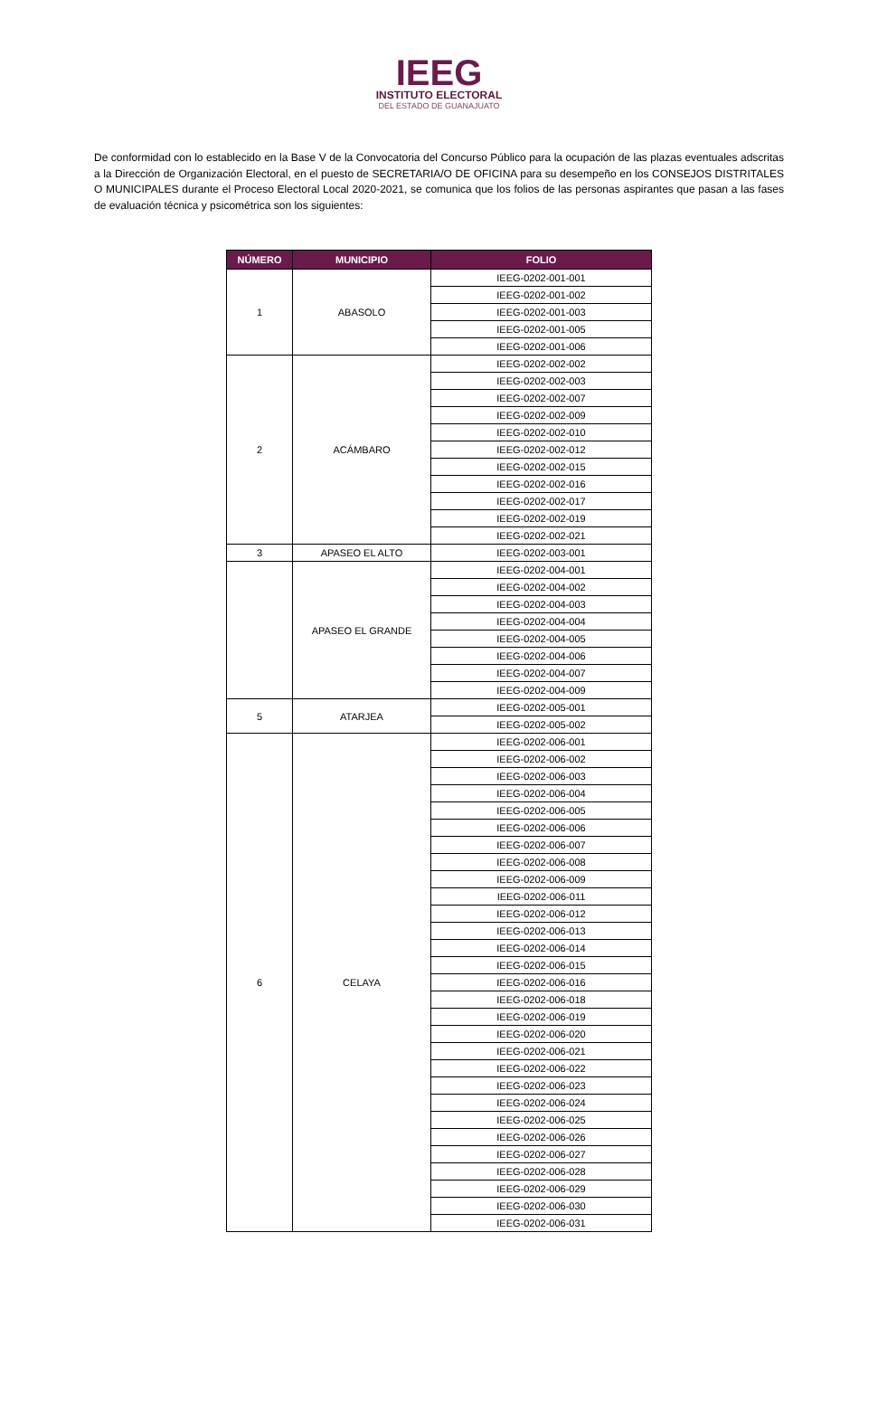IEEG
INSTITUTO ELECTORAL
DEL ESTADO DE GUANAJUATO
De conformidad con lo establecido en la Base V de la Convocatoria del Concurso Público para la ocupación de las plazas eventuales adscritas a la Dirección de Organización Electoral, en el puesto de SECRETARIA/O DE OFICINA para su desempeño en los CONSEJOS DISTRITALES O MUNICIPALES durante el Proceso Electoral Local 2020-2021, se comunica que los folios de las personas aspirantes que pasan a las fases de evaluación técnica y psicométrica son los siguientes:
| NÚMERO | MUNICIPIO | FOLIO |
| --- | --- | --- |
| 1 | ABASOLO | IEEG-0202-001-001 |
| | | IEEG-0202-001-002 |
| | | IEEG-0202-001-003 |
| | | IEEG-0202-001-005 |
| | | IEEG-0202-001-006 |
| 2 | ACÁMBARO | IEEG-0202-002-002 |
| | | IEEG-0202-002-003 |
| | | IEEG-0202-002-007 |
| | | IEEG-0202-002-009 |
| | | IEEG-0202-002-010 |
| | | IEEG-0202-002-012 |
| | | IEEG-0202-002-015 |
| | | IEEG-0202-002-016 |
| | | IEEG-0202-002-017 |
| | | IEEG-0202-002-019 |
| | | IEEG-0202-002-021 |
| 3 | APASEO EL ALTO | IEEG-0202-003-001 |
| | APASEO EL GRANDE | IEEG-0202-004-001 |
| | | IEEG-0202-004-002 |
| | | IEEG-0202-004-003 |
| | | IEEG-0202-004-004 |
| | | IEEG-0202-004-005 |
| | | IEEG-0202-004-006 |
| | | IEEG-0202-004-007 |
| | | IEEG-0202-004-009 |
| 5 | ATARJEA | IEEG-0202-005-001 |
| | | IEEG-0202-005-002 |
| 6 | CELAYA | IEEG-0202-006-001 |
| | | IEEG-0202-006-002 |
| | | IEEG-0202-006-003 |
| | | IEEG-0202-006-004 |
| | | IEEG-0202-006-005 |
| | | IEEG-0202-006-006 |
| | | IEEG-0202-006-007 |
| | | IEEG-0202-006-008 |
| | | IEEG-0202-006-009 |
| | | IEEG-0202-006-011 |
| | | IEEG-0202-006-012 |
| | | IEEG-0202-006-013 |
| | | IEEG-0202-006-014 |
| | | IEEG-0202-006-015 |
| | | IEEG-0202-006-016 |
| | | IEEG-0202-006-018 |
| | | IEEG-0202-006-019 |
| | | IEEG-0202-006-020 |
| | | IEEG-0202-006-021 |
| | | IEEG-0202-006-022 |
| | | IEEG-0202-006-023 |
| | | IEEG-0202-006-024 |
| | | IEEG-0202-006-025 |
| | | IEEG-0202-006-026 |
| | | IEEG-0202-006-027 |
| | | IEEG-0202-006-028 |
| | | IEEG-0202-006-029 |
| | | IEEG-0202-006-030 |
| | | IEEG-0202-006-031 |